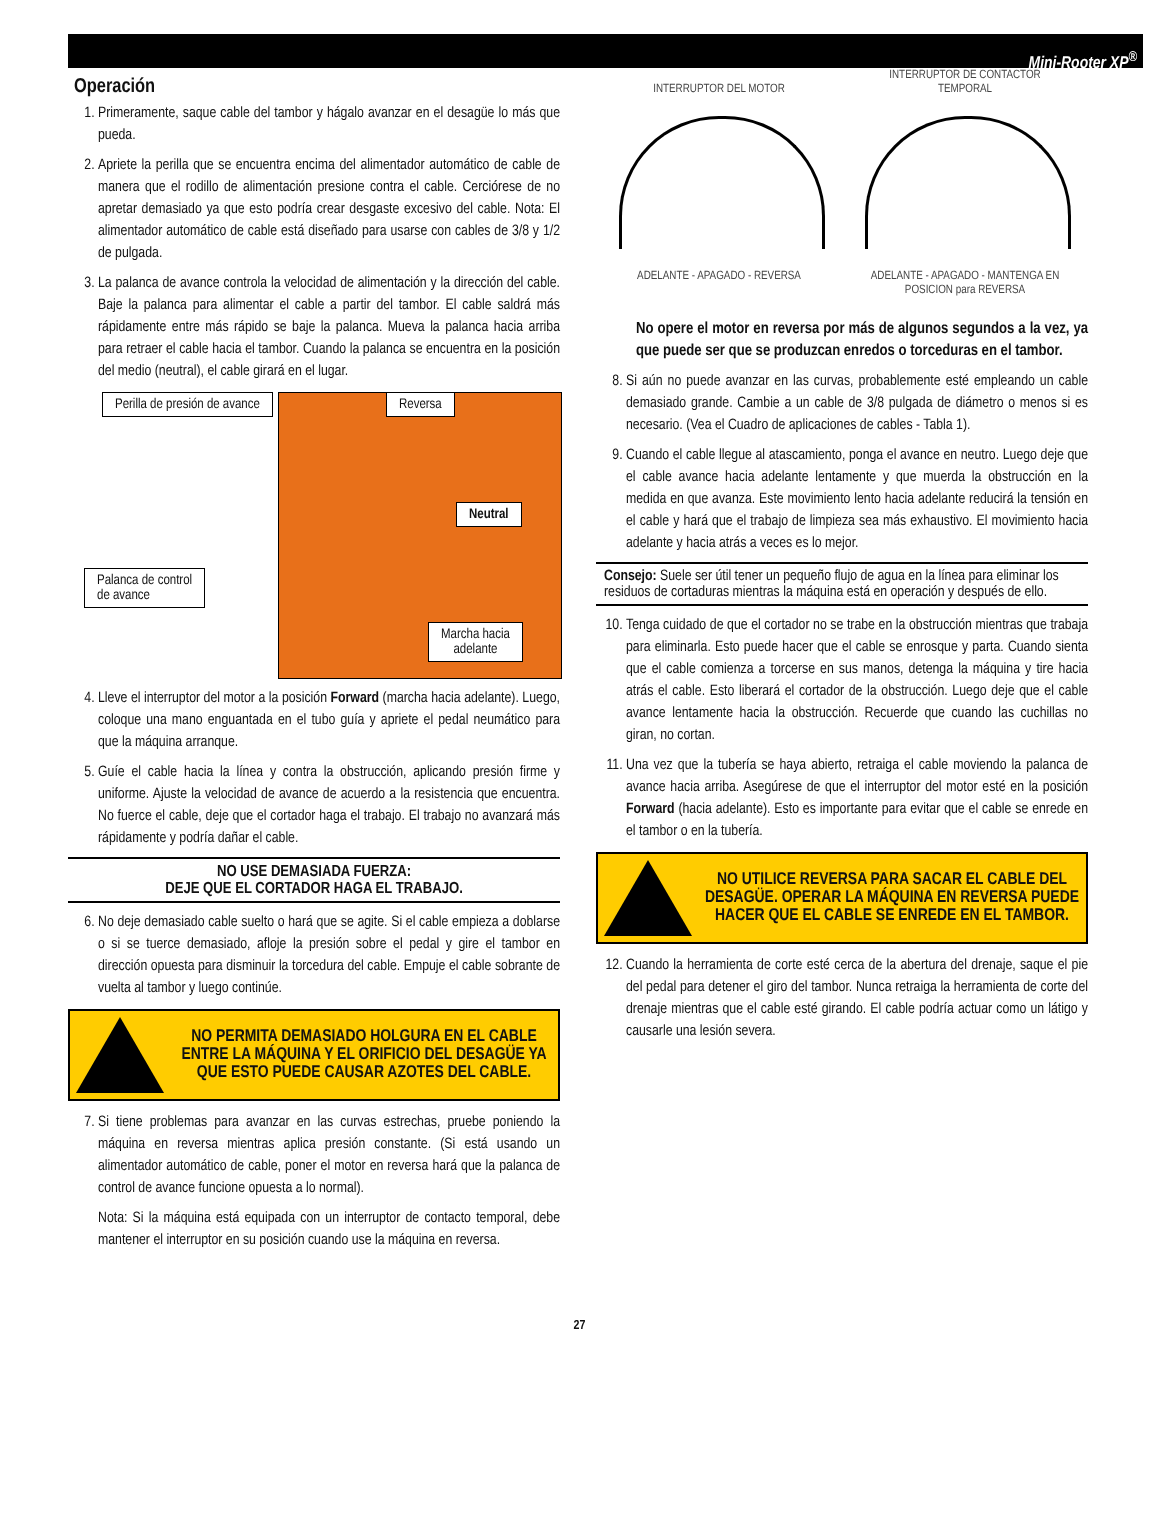Mini-Rooter XP<sup>®</sup>
Operación
1. Primeramente, saque cable del tambor y hágalo avanzar en el desagüe lo más que pueda.
2. Apriete la perilla que se encuentra encima del alimentador automático de cable de manera que el rodillo de alimentación presione contra el cable. Cerciórese de no apretar demasiado ya que esto podría crear desgaste excesivo del cable. Nota: El alimentador automático de cable está diseñado para usarse con cables de 3/8 y 1/2 de pulgada.
3. La palanca de avance controla la velocidad de alimentación y la dirección del cable. Baje la palanca para alimentar el cable a partir del tambor. El cable saldrá más rápidamente entre más rápido se baje la palanca. Mueva la palanca hacia arriba para retraer el cable hacia el tambor. Cuando la palanca se encuentra en la posición del medio (neutral), el cable girará en el lugar.
Perilla de presión de avance Reversa
Neutral
Palanca de control
de avance
Marcha hacia
adelante
4. Lleve el interruptor del motor a la posición Forward (marcha hacia adelante). Luego, coloque una mano enguantada en el tubo guía y apriete el pedal neumático para que la máquina arranque.
5. Guíe el cable hacia la línea y contra la obstrucción, aplicando presión firme y uniforme. Ajuste la velocidad de avance de acuerdo a la resistencia que encuentra. No fuerce el cable, deje que el cortador haga el trabajo. El trabajo no avanzará más rápidamente y podría dañar el cable.
NO USE DEMASIADA FUERZA:
DEJE QUE EL CORTADOR HAGA EL TRABAJO.
6. No deje demasiado cable suelto o hará que se agite. Si el cable empieza a doblarse o si se tuerce demasiado, afloje la presión sobre el pedal y gire el tambor en dirección opuesta para disminuir la torcedura del cable. Empuje el cable sobrante de vuelta al tambor y luego continúe.
NO PERMITA DEMASIADO HOLGURA EN EL CABLE ENTRE LA MÁQUINA Y EL ORIFICIO DEL DESAGÜE YA QUE ESTO PUEDE CAUSAR AZOTES DEL CABLE.
7. Si tiene problemas para avanzar en las curvas estrechas, pruebe poniendo la máquina en reversa mientras aplica presión constante. (Si está usando un alimentador automático de cable, poner el motor en reversa hará que la palanca de control de avance funcione opuesta a lo normal).
Nota: Si la máquina está equipada con un interruptor de contacto temporal, debe mantener el interruptor en su posición cuando use la máquina en reversa.
INTERRUPTOR DEL MOTOR
ADELANTE - APAGADO - REVERSA
INTERRUPTOR DE CONTACTOR TEMPORAL
ADELANTE - APAGADO - MANTENGA EN POSICION para REVERSA
No opere el motor en reversa por más de algunos segundos a la vez, ya que puede ser que se produzcan enredos o torceduras en el tambor.
8. Si aún no puede avanzar en las curvas, probablemente esté empleando un cable demasiado grande. Cambie a un cable de 3/8 pulgada de diámetro o menos si es necesario. (Vea el Cuadro de aplicaciones de cables - Tabla 1).
9. Cuando el cable llegue al atascamiento, ponga el avance en neutro. Luego deje que el cable avance hacia adelante lentamente y que muerda la obstrucción en la medida en que avanza. Este movimiento lento hacia adelante reducirá la tensión en el cable y hará que el trabajo de limpieza sea más exhaustivo. El movimiento hacia adelante y hacia atrás a veces es lo mejor.
Consejo: Suele ser útil tener un pequeño flujo de agua en la línea para eliminar los residuos de cortaduras mientras la máquina está en operación y después de ello.
10. Tenga cuidado de que el cortador no se trabe en la obstrucción mientras que trabaja para eliminarla. Esto puede hacer que el cable se enrosque y parta. Cuando sienta que el cable comienza a torcerse en sus manos, detenga la máquina y tire hacia atrás el cable. Esto liberará el cortador de la obstrucción. Luego deje que el cable avance lentamente hacia la obstrucción. Recuerde que cuando las cuchillas no giran, no cortan.
11. Una vez que la tubería se haya abierto, retraiga el cable moviendo la palanca de avance hacia arriba. Asegúrese de que el interruptor del motor esté en la posición Forward (hacia adelante). Esto es importante para evitar que el cable se enrede en el tambor o en la tubería.
NO UTILICE REVERSA PARA SACAR EL CABLE DEL DESAGÜE. OPERAR LA MÁQUINA EN REVERSA PUEDE HACER QUE EL CABLE SE ENREDE EN EL TAMBOR.
12. Cuando la herramienta de corte esté cerca de la abertura del drenaje, saque el pie del pedal para detener el giro del tambor. Nunca retraiga la herramienta de corte del drenaje mientras que el cable esté girando. El cable podría actuar como un látigo y causarle una lesión severa.
27